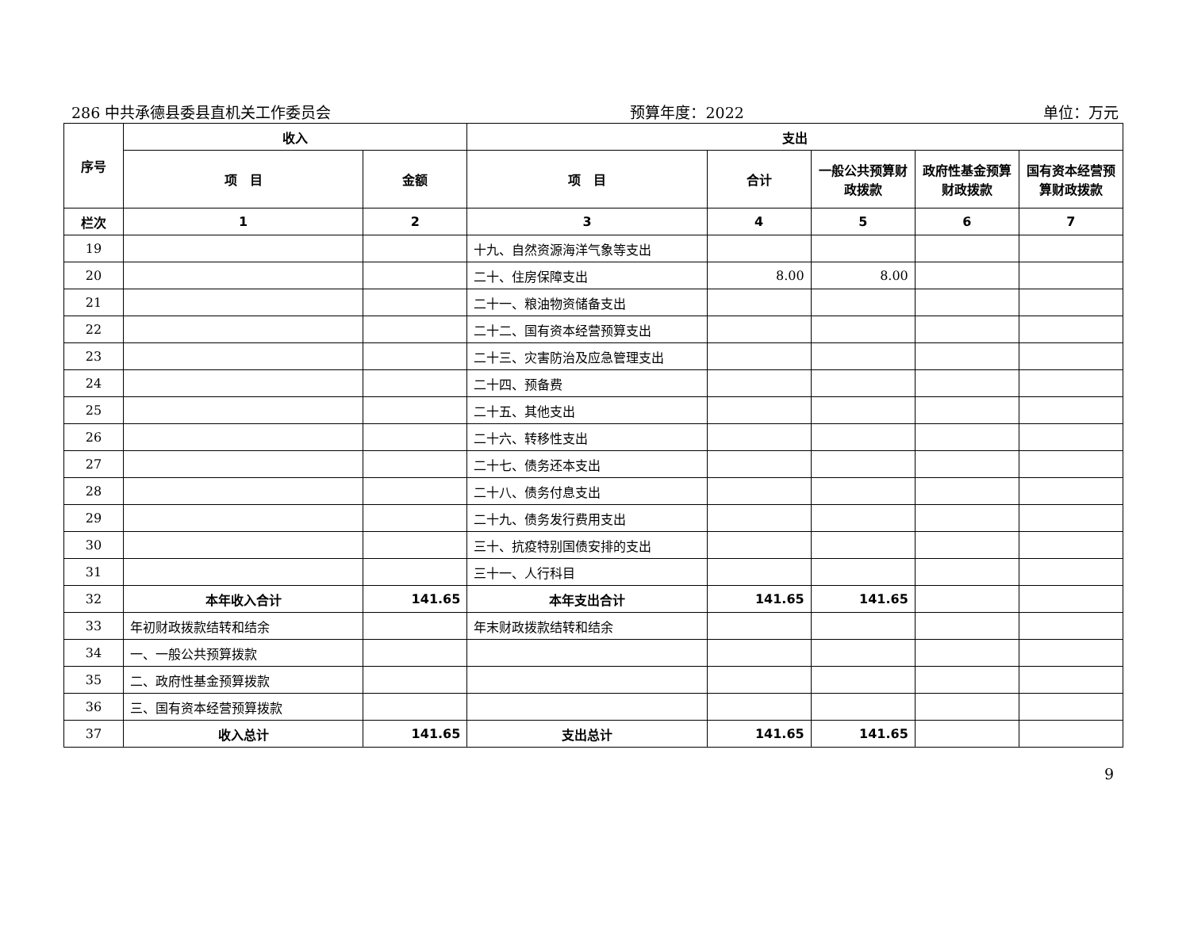286 中共承德县委县直机关工作委员会 预算年度：2022 单位：万元
| 序号 | 收入 | | 支出 | | | | |
| --- | --- | --- | --- | --- | --- | --- | --- |
| | 项 目 | 金额 | 项 目 | 合计 | 一般公共预算财政拨款 | 政府性基金预算财政拨款 | 国有资本经营预算财政拨款 |
| 栏次 | 1 | 2 | 3 | 4 | 5 | 6 | 7 |
| 19 | | | 十九、自然资源海洋气象等支出 | | | | |
| 20 | | | 二十、住房保障支出 | 8.00 | 8.00 | | |
| 21 | | | 二十一、粮油物资储备支出 | | | | |
| 22 | | | 二十二、国有资本经营预算支出 | | | | |
| 23 | | | 二十三、灾害防治及应急管理支出 | | | | |
| 24 | | | 二十四、预备费 | | | | |
| 25 | | | 二十五、其他支出 | | | | |
| 26 | | | 二十六、转移性支出 | | | | |
| 27 | | | 二十七、债务还本支出 | | | | |
| 28 | | | 二十八、债务付息支出 | | | | |
| 29 | | | 二十九、债务发行费用支出 | | | | |
| 30 | | | 三十、抗疫特别国债安排的支出 | | | | |
| 31 | | | 三十一、人行科目 | | | | |
| 32 | 本年收入合计 | 141.65 | 本年支出合计 | 141.65 | 141.65 | | |
| 33 | 年初财政拨款结转和结余 | | 年末财政拨款结转和结余 | | | | |
| 34 | 一、一般公共预算拨款 | | | | | | |
| 35 | 二、政府性基金预算拨款 | | | | | | |
| 36 | 三、国有资本经营预算拨款 | | | | | | |
| 37 | 收入总计 | 141.65 | 支出总计 | 141.65 | 141.65 | | |
9